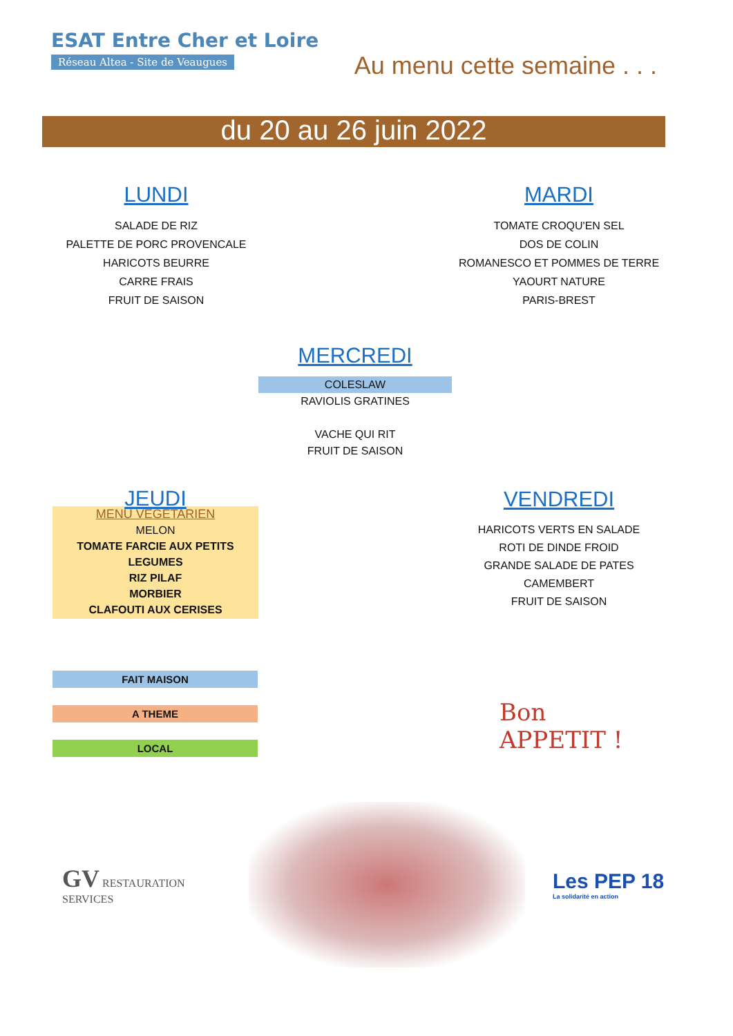ESAT Entre Cher et Loire
Réseau Altea - Site de Veaugues
Au menu cette semaine . . .
du 20 au 26 juin 2022
LUNDI
SALADE DE RIZ
PALETTE DE PORC PROVENCALE
HARICOTS BEURRE
CARRE FRAIS
FRUIT DE SAISON
MARDI
TOMATE CROQU'EN SEL
DOS DE COLIN
ROMANESCO ET POMMES DE TERRE
YAOURT NATURE
PARIS-BREST
MERCREDI
COLESLAW
RAVIOLIS GRATINES
VACHE QUI RIT
FRUIT DE SAISON
JEUDI
MENU VEGETARIEN
MELON
TOMATE FARCIE AUX PETITS
LEGUMES
RIZ PILAF
MORBIER
CLAFOUTI AUX CERISES
VENDREDI
HARICOTS VERTS EN SALADE
ROTI DE DINDE FROID
GRANDE SALADE DE PATES
CAMEMBERT
FRUIT DE SAISON
FAIT MAISON
A THEME
LOCAL
Bon
APPETIT !
GV RESTAURATION SERVICES
Les PEP 18
La solidarité en action